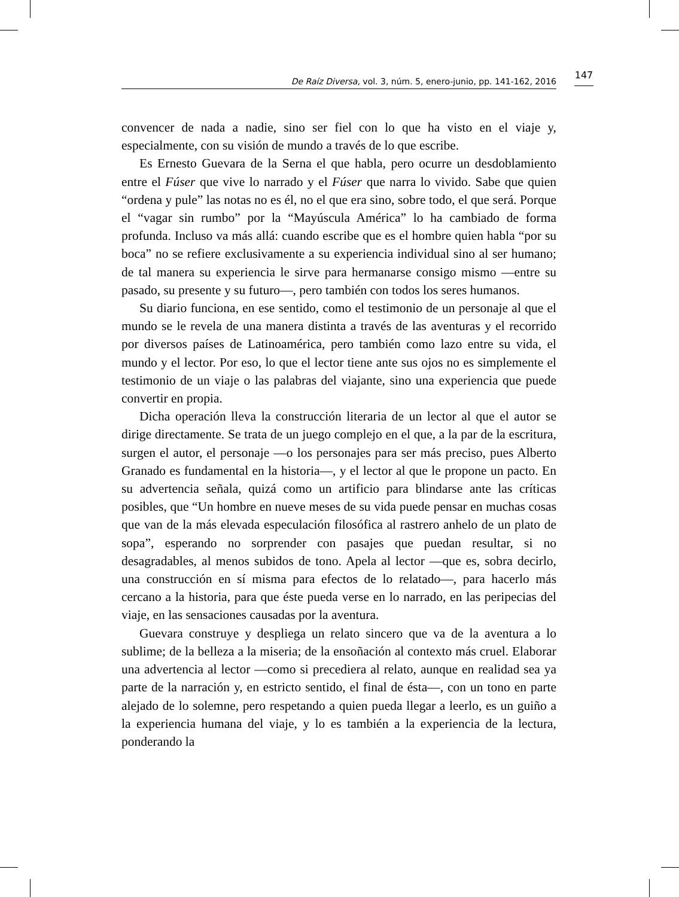De Raíz Diversa, vol. 3, núm. 5, enero-junio, pp. 141-162, 2016
147
convencer de nada a nadie, sino ser fiel con lo que ha visto en el viaje y, especialmente, con su visión de mundo a través de lo que escribe.
Es Ernesto Guevara de la Serna el que habla, pero ocurre un desdoblamiento entre el Fúser que vive lo narrado y el Fúser que narra lo vivido. Sabe que quien “ordena y pule” las notas no es él, no el que era sino, sobre todo, el que será. Porque el “vagar sin rumbo” por la “Mayúscula América” lo ha cambiado de forma profunda. Incluso va más allá: cuando escribe que es el hombre quien habla “por su boca” no se refiere exclusivamente a su experiencia individual sino al ser humano; de tal manera su experiencia le sirve para hermanarse consigo mismo —entre su pasado, su presente y su futuro—, pero también con todos los seres humanos.
Su diario funciona, en ese sentido, como el testimonio de un personaje al que el mundo se le revela de una manera distinta a través de las aventuras y el recorrido por diversos países de Latinoamérica, pero también como lazo entre su vida, el mundo y el lector. Por eso, lo que el lector tiene ante sus ojos no es simplemente el testimonio de un viaje o las palabras del viajante, sino una experiencia que puede convertir en propia.
Dicha operación lleva la construcción literaria de un lector al que el autor se dirige directamente. Se trata de un juego complejo en el que, a la par de la escritura, surgen el autor, el personaje —o los personajes para ser más preciso, pues Alberto Granado es fundamental en la historia—, y el lector al que le propone un pacto. En su advertencia señala, quizá como un artificio para blindarse ante las críticas posibles, que “Un hombre en nueve meses de su vida puede pensar en muchas cosas que van de la más elevada especulación filosófica al rastrero anhelo de un plato de sopa”, esperando no sorprender con pasajes que puedan resultar, si no desagradables, al menos subidos de tono. Apela al lector —que es, sobra decirlo, una construcción en sí misma para efectos de lo relatado—, para hacerlo más cercano a la historia, para que éste pueda verse en lo narrado, en las peripecias del viaje, en las sensaciones causadas por la aventura.
Guevara construye y despliega un relato sincero que va de la aventura a lo sublime; de la belleza a la miseria; de la ensoñación al contexto más cruel. Elaborar una advertencia al lector —como si precediera al relato, aunque en realidad sea ya parte de la narración y, en estricto sentido, el final de ésta—, con un tono en parte alejado de lo solemne, pero respetando a quien pueda llegar a leerlo, es un guiño a la experiencia humana del viaje, y lo es también a la experiencia de la lectura, ponderando la